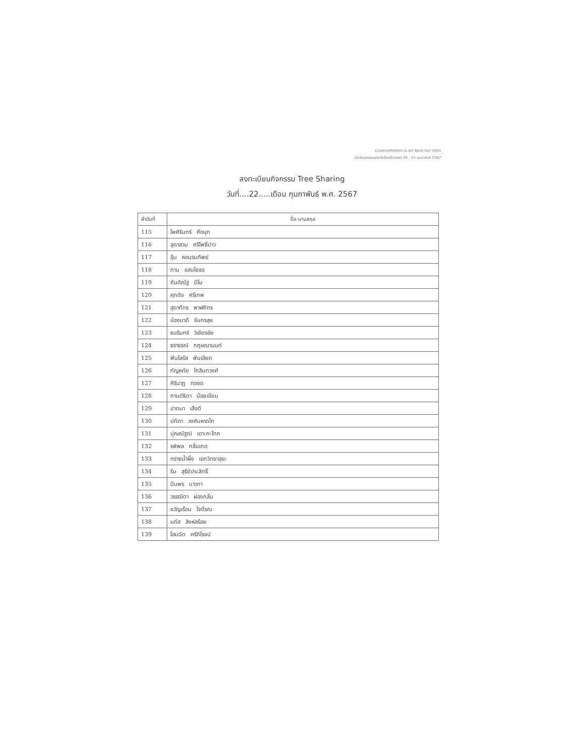CreativeMatters & Art Book Fair 2024
เปิดวันมหกรรมหนังสือสื่อสร้างสรรค์ 20 - 24 กุมภาพันธ์ 2567
ลงทะเบียนกิจกรรม Tree Sharing
วันที่....22.....เดือน กุมภาพันธ์ พ.ศ. 2567
| ลำดับที่ | ชื่อ-นามสกุล |
| --- | --- |
| 115 | ไพศิรินทร์ ศีอนุก |
| 116 | สุดาสวม ศรีโพธิ์ปาว |
| 117 | อุ้ม หอมรมทิพย์ |
| 118 | ภาม แสนโยธร |
| 119 | กันติณัฐ มีไน |
| 120 | ศุภดิง ศรีเทพ |
| 121 | สุดาภัทร พาฬกิทร |
| 122 | น้องมาดี จันทรสุข |
| 123 | ธนรินทร์ วิเชียรชัย |
| 124 | ธราธรณ์ กฤษณานนท์ |
| 125 | ฟินโลรัส ฟ่นเอียด |
| 126 | กัญหทัย โกสินทวงศ์ |
| 127 | ศิรินาฏ ทองด |
| 128 | กานต์ธิดา น้อยเขียม |
| 129 | ปาตมา เสือดี |
| 130 | ปทิตา วงศ์มหาดไท |
| 131 | ปุณณัฐณ์ เตาะกะโทก |
| 132 | รพิพล กลิ่นเกต |
| 133 | ทรายน้ำผึ้ง เอกวิทยาสุขะ |
| 134 | รีม สุรีย์ประสิทธิ์ |
| 135 | ปันพร บาวทา |
| 136 | วรรณิตา ผ่องกลั่น |
| 137 | ขวัญเรือน ใจดีรณ |
| 138 | นภัส สิงห์สร้อย |
| 139 | โสมฉัด ศรีภิโรจน์ |